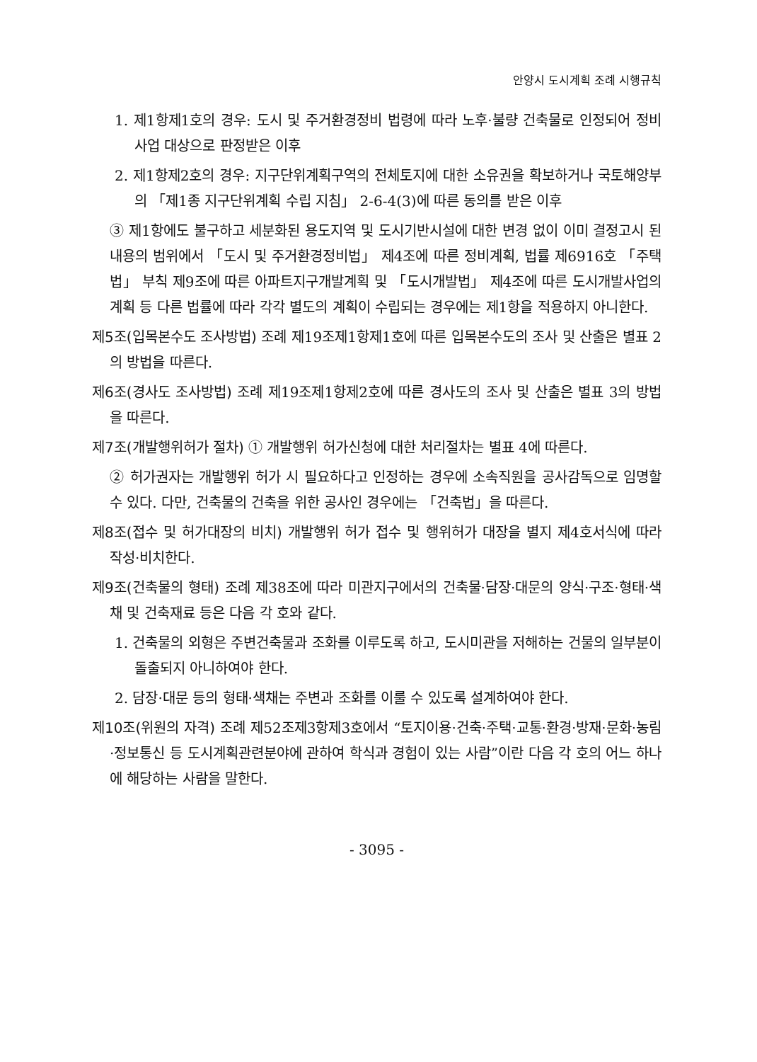안양시 도시계획 조례 시행규칙
1. 제1항제1호의 경우: 도시 및 주거환경정비 법령에 따라 노후·불량 건축물로 인정되어 정비사업 대상으로 판정받은 이후
2. 제1항제2호의 경우: 지구단위계획구역의 전체토지에 대한 소유권을 확보하거나 국토해양부의 「제1종 지구단위계획 수립 지침」 2-6-4(3)에 따른 동의를 받은 이후
③ 제1항에도 불구하고 세분화된 용도지역 및 도시기반시설에 대한 변경 없이 이미 결정고시 된 내용의 범위에서 「도시 및 주거환경정비법」 제4조에 따른 정비계획, 법률 제6916호 「주택법」 부칙 제9조에 따른 아파트지구개발계획 및 「도시개발법」 제4조에 따른 도시개발사업의 계획 등 다른 법률에 따라 각각 별도의 계획이 수립되는 경우에는 제1항을 적용하지 아니한다.
제5조(입목본수도 조사방법) 조례 제19조제1항제1호에 따른 입목본수도의 조사 및 산출은 별표 2의 방법을 따른다.
제6조(경사도 조사방법) 조례 제19조제1항제2호에 따른 경사도의 조사 및 산출은 별표 3의 방법을 따른다.
제7조(개발행위허가 절차) ① 개발행위 허가신청에 대한 처리절차는 별표 4에 따른다.
② 허가권자는 개발행위 허가 시 필요하다고 인정하는 경우에 소속직원을 공사감독으로 임명할 수 있다. 다만, 건축물의 건축을 위한 공사인 경우에는 「건축법」을 따른다.
제8조(접수 및 허가대장의 비치) 개발행위 허가 접수 및 행위허가 대장을 별지 제4호서식에 따라 작성·비치한다.
제9조(건축물의 형태) 조례 제38조에 따라 미관지구에서의 건축물·담장·대문의 양식·구조·형태·색채 및 건축재료 등은 다음 각 호와 같다.
1. 건축물의 외형은 주변건축물과 조화를 이루도록 하고, 도시미관을 저해하는 건물의 일부분이 돌출되지 아니하여야 한다.
2. 담장·대문 등의 형태·색채는 주변과 조화를 이룰 수 있도록 설계하여야 한다.
제10조(위원의 자격) 조례 제52조제3항제3호에서 “토지이용·건축·주택·교통·환경·방재·문화·농림·정보통신 등 도시계획관련분야에 관하여 학식과 경험이 있는 사람”이란 다음 각 호의 어느 하나에 해당하는 사람을 말한다.
- 3095 -